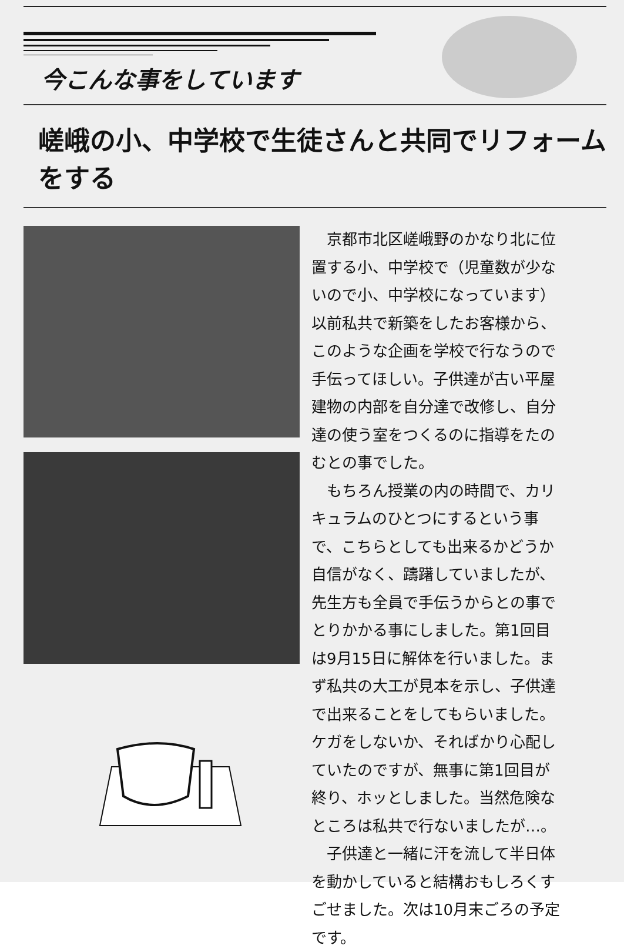今こんな事をしています
嵯峨の小、中学校で生徒さんと共同でリフォームをする
京都市北区嵯峨野のかなり北に位置する小、中学校で（児童数が少ないので小、中学校になっています）以前私共で新築をしたお客様から、このような企画を学校で行なうので手伝ってほしい。子供達が古い平屋建物の内部を自分達で改修し、自分達の使う室をつくるのに指導をたのむとの事でした。
もちろん授業の内の時間で、カリキュラムのひとつにするという事で、こちらとしても出来るかどうか自信がなく、躊躇していましたが、先生方も全員で手伝うからとの事でとりかかる事にしました。第1回目は9月15日に解体を行いました。まず私共の大工が見本を示し、子供達で出来ることをしてもらいました。ケガをしないか、そればかり心配していたのですが、無事に第1回目が終り、ホッとしました。当然危険なところは私共で行ないましたが…。
子供達と一緒に汗を流して半日体を動かしていると結構おもしろくすごせました。次は10月末ごろの予定です。